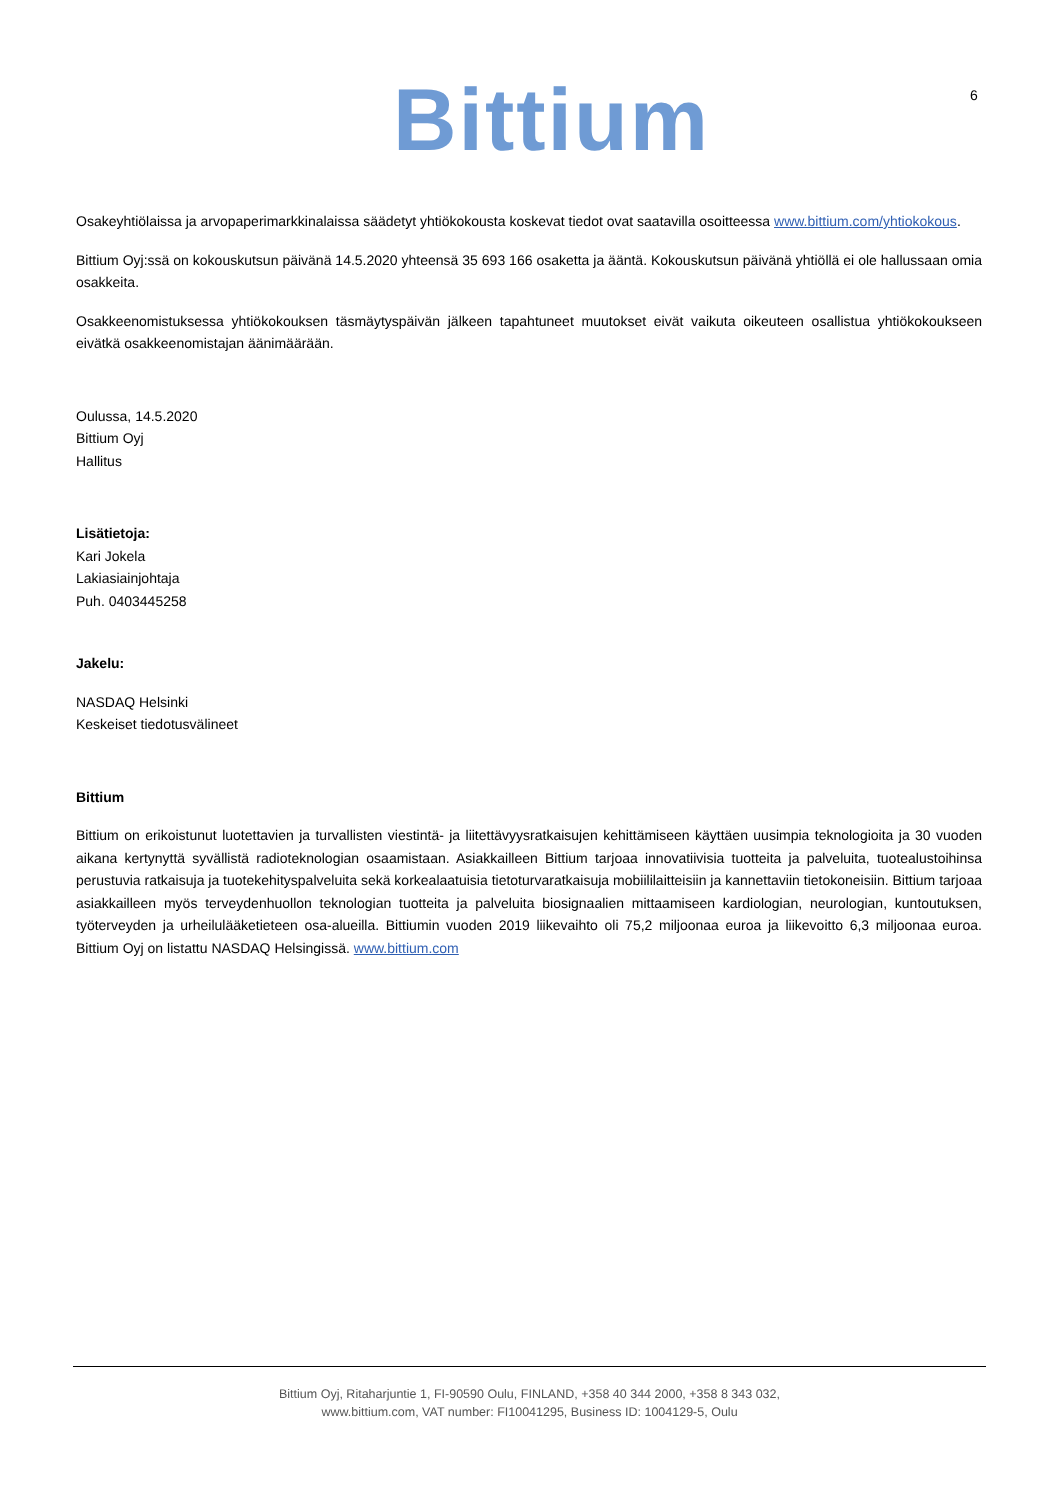Bittium 6
Osakeyhtiölaissa ja arvopaperimarkkinalaissa säädetyt yhtiökokousta koskevat tiedot ovat saatavilla osoitteessa www.bittium.com/yhtiokokous.
Bittium Oyj:ssä on kokouskutsun päivänä 14.5.2020 yhteensä 35 693 166 osaketta ja ääntä. Kokouskutsun päivänä yhtiöllä ei ole hallussaan omia osakkeita.
Osakkeenomistuksessa yhtiökokouksen täsmäytyspäivän jälkeen tapahtuneet muutokset eivät vaikuta oikeuteen osallistua yhtiökokoukseen eivätkä osakkeenomistajan äänimäärään.
Oulussa, 14.5.2020
Bittium Oyj
Hallitus
Lisätietoja:
Kari Jokela
Lakiasiainjohtaja
Puh. 0403445258
Jakelu:
NASDAQ Helsinki
Keskeiset tiedotusvälineet
Bittium
Bittium on erikoistunut luotettavien ja turvallisten viestintä- ja liitettävyysratkaisujen kehittämiseen käyttäen uusimpia teknologioita ja 30 vuoden aikana kertynyttä syvällistä radioteknologian osaamistaan. Asiakkailleen Bittium tarjoaa innovatiivisia tuotteita ja palveluita, tuotealustoihinsa perustuvia ratkaisuja ja tuotekehityspalveluita sekä korkealaatuisia tietoturvaratkaisuja mobiililaitteisiin ja kannettaviin tietokoneisiin. Bittium tarjoaa asiakkailleen myös terveydenhuollon teknologian tuotteita ja palveluita biosignaalien mittaamiseen kardiologian, neurologian, kuntoutuksen, työterveyden ja urheilulääketieteen osa-alueilla. Bittiumin vuoden 2019 liikevaihto oli 75,2 miljoonaa euroa ja liikevoitto 6,3 miljoonaa euroa. Bittium Oyj on listattu NASDAQ Helsingissä. www.bittium.com
Bittium Oyj, Ritaharjuntie 1, FI-90590 Oulu, FINLAND, +358 40 344 2000, +358 8 343 032,
www.bittium.com, VAT number: FI10041295, Business ID: 1004129-5, Oulu